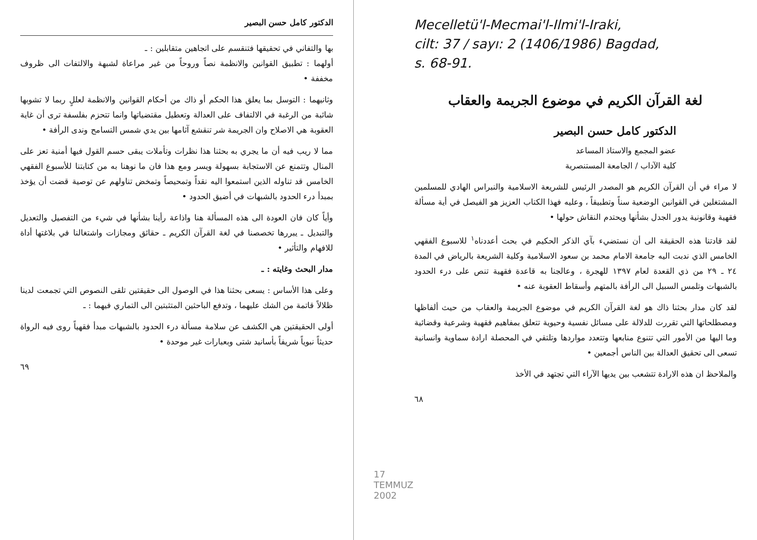الدكتور كامل حسن البصير
بها والتفاني في تحقيقها فتنقسم على اتجاهين متقابلين : ـ
أولهما : تطبيق القوانين والانظمة نصاً وروحاً من غير مراعاة لشبهة والالتفات الى ظروف مخففة •
وثانيهما : التوسل بما يعلق هذا الحكم أو ذاك من أحكام القوانين والانظمة لعللٍ ربما لا تشوبها شائبة من الرغبة في الالتفاف على العدالة وتعطيل مقتضياتها وانما تتحزم بفلسفة ترى أن غاية العقوبة هي الاصلاح وان الجريمة شر تنقشع آثامها بين يدي شمس التسامح وندى الرأفة •
مما لا ريب فيه أن ما يجري به بحثنا هذا نظرات وتأملات يبقى حسم القول فيها أمنية تعز على المنال وتتمنع عن الاستجابة بسهولة ويسر ومع هذا فان ما نوهنا به من كتابتنا للأسبوع الفقهي الخامس قد تناوله الذين استمعوا اليه نقداً وتمحيصاً وتمخض تناولهم عن توصية قضت أن يؤخذ بمبدأ درء الحدود بالشبهات في أضيق الحدود •
وأياً كان فان العودة الى هذه المسألة هنا واذاعة رأينا بشأنها في شيء من التفصيل والتعديل والتبديل ـ يبررها تخصصنا في لغة القرآن الكريم ـ حقائق ومجازات واشتغالنا في بلاغتها أداة للافهام والتأثير •
مدار البحث وغايته : ـ
وعلى هذا الأساس : يسعى بحثنا هذا في الوصول الى حقيقتين تلقى النصوص التي تجمعت لدينا ظلالاً قاتمة من الشك عليهما ، وتدفع الباحثين المتثبتين الى التماري فيهما : ـ
أولى الحقيقتين هي الكشف عن سلامة مسألة درء الحدود بالشبهات مبدأ فقهياً روى فيه الرواة حديثاً نبوياً شريفاً بأسانيد شتى وبعبارات غير موحدة •
٦٩
17 TEMMUZ 2002
Mecelletü'l-Mecmai'l-Ilmi'l-Iraki,
cilt: 37 / sayı: 2 (1406/1986) Bagdad,
s. 68-91.
لغة القرآن الكريم في موضوع الجريمة والعقاب
الدكتور كامل حسن البصير
عضو المجمع والاستاذ المساعد
كلية الآداب / الجامعة المستنصرية
لا مراء في أن القرآن الكريم هو المصدر الرئيس للشريعة الاسلامية والنبراس الهادي للمسلمين المشتغلين في القوانين الوضعية سناً وتطبيقاً ، وعليه فهذا الكتاب العزيز هو الفيصل في أية مسألة فقهية وقانونية يدور الجدل بشأنها ويحتدم النقاش حولها •
لقد قادتنا هذه الحقيقة الى أن نستضيء بآي الذكر الحكيم في بحث أعددناه<sup>١</sup> للاسبوع الفقهي الخامس الذي ندبت اليه جامعة الامام محمد بن سعود الاسلامية وكلية الشريعة بالرياض في المدة ٢٤ ـ ٢٩ من ذي القعدة لعام ١٣٩٧ للهجرة ، وعالجنا به قاعدة فقهية تنص على درء الحدود بالشبهات وتلمس السبيل الى الرأفة بالمتهم وأسقاط العقوبة عنه •
لقد كان مدار بحثنا ذاك هو لغة القرآن الكريم في موضوع الجريمة والعقاب من حيث ألفاظها ومصطلحاتها التي تقررت للدلالة على مسائل نفسية وحيوية تتعلق بمفاهيم فقهية وشرعية وقضائية وما اليها من الأمور التي تتنوع منابعها وتتعدد مواردها وتلتقي في المحصلة ارادة سماوية وانسانية تسعى الى تحقيق العدالة بين الناس أجمعين •
والملاحظ ان هذه الارادة تتشعب بين يديها الآراء التي تجتهد في الأخذ
٦٨